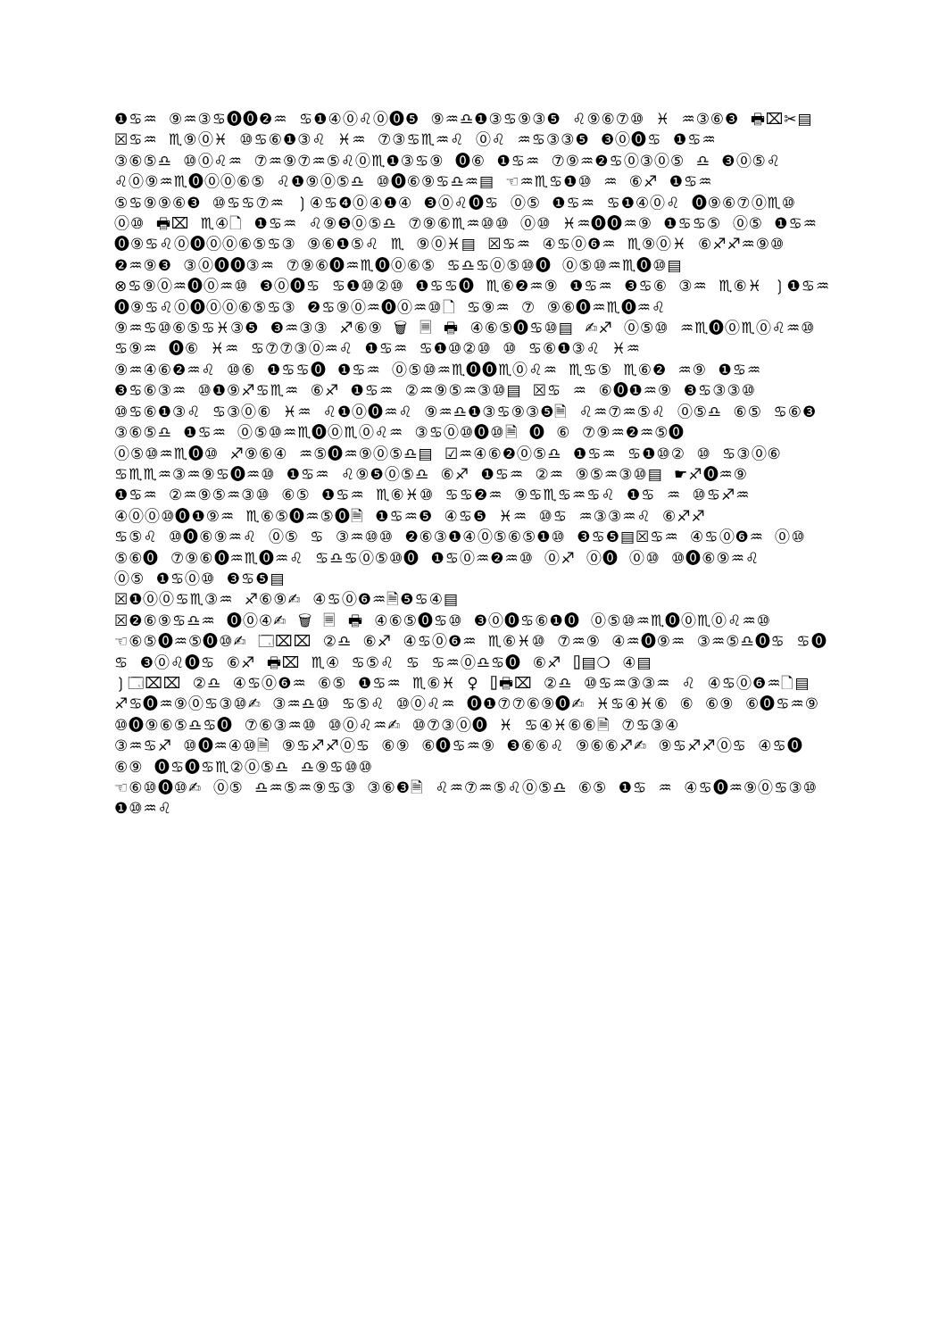❶♋♒ ⑨♒③♋⓿⓿❷♒ ♋❶④⓪♌⓪⓿❺ ⑨♒♎❶③♋⑨③❺ ♌⑨⑥⑦⑩ ♓ ♒③⑥❸ 🖶⌧✂▤ ☒♋♒ ♏⑨⓪♓ ⑩♋⑥❶③♌ ♓♒ ⑦③♋♏♒♌ ⓪♌ ♒♋③③❺ ❸⓪⓿♋ ❶♋♒
③⑥⑤♎ ⑩⓪♌♒ ⑦♒⑨⑦♒⑤♌⓪♏❶③♋⑨ ⓿⑥ ❶♋♒ ⑦⑨♒❷♋⓪③⓪⑤ ♎ ❸⓪⑤♌ ♌⓪⑨♒♏⓿⓪⓪⑥⑤ ♌❶⑨⓪⑤♎ ⑩⓿⑥⑨♋♎♒▤ ☜♒♏♋❶⑩ ♒ ⑥♐ ❶♋♒
⑤♋⑨⑨⑥❸ ⑩♋♋⑦♒ ❳④♋❹⓪④❶④ ❸⓪♌⓿♋ ⓪⑤ ❶♋♒ ♋❶④⓪♌ ⓿⑨⑥⑦⓪♏⑩ ⓪⑩ 🖶⌧ ♏④🗋 ❶♋♒ ♌⑨❺⓪⑤♎ ⑦⑨⑥♏♒⑩⑩ ⓪⑩ ♓♒⓿⓿♒⑨ ❶♋♋⑤ ⓪⑤ ❶♋♒ ⓿⑨♋♌⓪⓿⓪⓪⑥⑤♋③ ⑨⑥❶⑤♌ ♏ ⑨⓪♓▤ ☒♋♒ ④♋⓪❻♒ ♏⑨⓪♓ ⑥♐♐♒⑨⑩ ❷♒⑨❸ ③⓪⓿⓿③♒ ⑦⑨⑥⓿♒♏⓿⓪⑥⑤ ♋♎♋⓪⑤⑩⓿ ⓪⑤⑩♒♏⓿⑩▤
⊗♋⑨⓪♒⓿⓪♒⑩ ❸⓪⓿♋ ♋❶⑩②⑩ ❶♋♋⓿ ♏⑥❷♒⑨ ❶♋♒ ❸♋⑥ ③♒ ♏⑥♓ ❳❶♋♒ ⓿⑨♋♌⓪⓿⓪⓪⑥⑤♋③ ❷♋⑨⓪♒⓿⓪♒⑩🗋 ♋⑨♒ ⑦ ⑨⑥⓿♒♏⓿♒♌
⑨♒♋⑩⑥⑤♋♓③❺ ❸♒③③ ♐⑥⑨ 🗑 🗏 🖶 ④⑥⑤⓿♋⑩▤ ✍♐ ⓪⑤⑩ ♒♏⓿⓪♏⓪♌♒⑩ ♋⑨♒ ⓿⑥ ♓♒ ♋⑦⑦③⓪♒♌ ❶♋♒ ♋❶⑩②⑩ ⑩ ♋⑥❶③♌ ♓♒
⑨♒④⑥❷♒♌ ⑩⑥ ❶♋♋⓿ ❶♋♒ ⓪⑤⑩♒♏⓿⓿♏⓪♌♒ ♏♋⑤ ♏⑥❷ ♒⑨ ❶♋♒ ❸♋⑥③♒ ⑩❶⑨♐♋♏♒ ⑥♐ ❶♋♒ ②♒⑨⑤♒③⑩▤ ☒♋ ♒ ⑥⓿❶♒⑨ ❸♋③③⑩
⑩♋⑥❶③♌ ♋③⓪⑥ ♓♒ ♌❶⓪⓿♒♌ ⑨♒♎❶③♋⑨③❺🗎 ♌♒⑦♒⑤♌ ⓪⑤♎ ⑥⑤ ♋⑥❸ ③⑥⑤♎ ❶♋♒ ⓪⑤⑩♒♏⓿⓪♏⓪♌♒ ③♋⓪⑩⓿⑩🗎 ⓿ ⑥ ⑦⑨♒❷♒⑤⓿
⓪⑤⑩♒♏⓿⑩ ♐⑨⑥④ ♒⑤⓿♒⑨⓪⑤♎▤ ☑♒④⑥❷⓪⑤♎ ❶♋♒ ♋❶⑩② ⑩ ♋③⓪⑥ ♋♏♏♒③♒⑨♋⓿♒⑩ ❶♋♒ ♌⑨❺⓪⑤♎ ⑥♐ ❶♋♒ ②♒ ⑨⑤♒③⑩▤ ☛♐⓿♒⑨
❶♋♒ ②♒⑨⑤♒③⑩ ⑥⑤ ❶♋♒ ♏⑥♓⑩ ♋♋❷♒ ⑨♋♏♋♒♋♌ ❶♋ ♒ ⑩♋♐♒ ④⓪⓪⑩⓿❶⑨♒ ♏⑥⑤⓿♒⑤⓿🗎 ❶♋♒❺ ④♋❺ ♓♒ ⑩♋ ♒③③♒♌ ⑥♐♐
♋⑤♌ ⑩⓿⑥⑨♒♌ ⓪⑤ ♋ ③♒⑩⑩ ❷⑥③❶④⓪⑤⑥⑤❶⑩ ❸♋❺▤☒♋♒ ④♋⓪❻♒ ⓪⑩ ⑤⑥⓿ ⑦⑨⑥⓿♒♏⓿♒♌ ♋♎♋⓪⑤⑩⓿ ❶♋⓪♒❷♒⑩ ⓪♐ ⓪⓿ ⓪⑩ ⑩⓿⑥⑨♒♌
⓪⑤ ❶♋⓪⑩ ❸♋❺▤
☒❶⓪⓪♋♏③♒ ♐⑥⑨✍ ④♋⓪❻♒🗎❺♋④▤
☒❷⑥⑨♋♎♒ ⓿⓪④✍ 🗑 🗏 🖶 ④⑥⑤⓿♋⑩ ❸⓪⓿♋⑥❶⓿ ⓪⑤⑩♒♏⓿⓪♏⓪♌♒⑩
☜⑥⑤⓿♒⑤⓿⑩✍ 🗔⌧⌧ ②♎ ⑥♐ ④♋⓪❻♒ ♏⑥♓⑩ ⑦♒⑨ ④♒⓿⑨♒ ③♒⑤♎⓿♋ ♋⓿ ♋ ❸⓪♌⓿♋ ⑥♐ 🖶⌧ ♏④ ♋⑤♌ ♋ ♋♒⓪♎♋⓿ ⑥♐ ⌷▤❍ ④▤
❳🗔⌧⌧ ②♎ ④♋⓪❻♒ ⑥⑤ ❶♋♒ ♏⑥♓ ♀ ⌷🖶⌧ ②♎ ⑩♋♒③③♒ ♌ ④♋⓪❻♒🗋▤
♐♋⓿♒⑨⓪♋③⑩✍ ③♒♎⑩ ♋⑤♌ ⑩⓪♌♒ ⓿❶⑦⑦⑥⑨⓿✍ ♓♋④♓⑥ ⑥ ⑥⑨ ⑥⓿♋♒⑨ ⑩⓿⑨⑥⑤♎♋⓿ ⑦⑥③♒⑩ ⑩⓪♌♒✍ ⑩⑦③⓪⓿ ♓ ♋④♓⑥⑥🗎 ⑦♋③④
③♒♋♐ ⑩⓿♒④⑩🗎 ⑨♋♐♐⓪♋ ⑥⑨ ⑥⓿♋♒⑨ ❸⑥⑥♌ ⑨⑥⑥♐✍ ⑨♋♐♐⓪♋ ④♋⓿ ⑥⑨ ⓿♋⓿♋♏②⓪⑤♎ ♎⑨♋⑩⑩
☜⑥⑩⓿⑩✍ ⓪⑤ ♎♒⑤♒⑨♋③ ③⑥❸🗎 ♌♒⑦♒⑤♌⓪⑤♎ ⑥⑤ ❶♋ ♒ ④♋⓿♒⑨⓪♋③⑩ ❶⑩♒♌